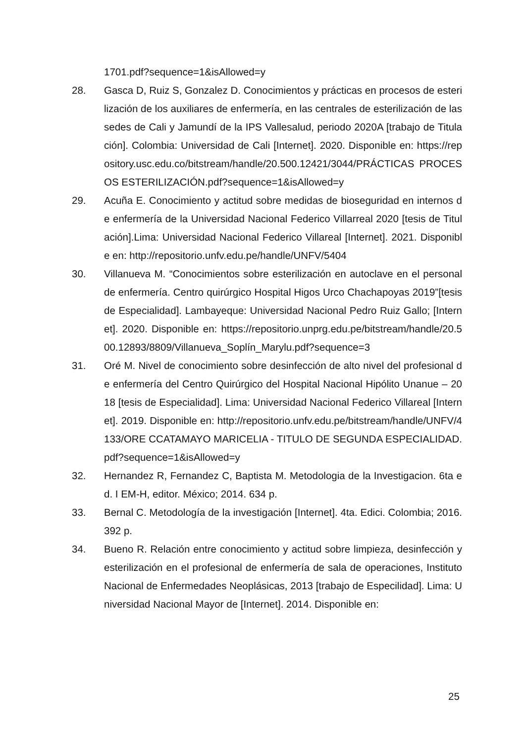1701.pdf?sequence=1&isAllowed=y
28. Gasca D, Ruiz S, Gonzalez D. Conocimientos y prácticas en procesos de esterilización de los auxiliares de enfermería, en las centrales de esterilización de las sedes de Cali y Jamundí de la IPS Vallesalud, periodo 2020A [trabajo de Titulación]. Colombia: Universidad de Cali [Internet]. 2020. Disponible en: https://repository.usc.edu.co/bitstream/handle/20.500.12421/3044/PRÁCTICAS PROCESOS ESTERILIZACIÓN.pdf?sequence=1&isAllowed=y
29. Acuña E. Conocimiento y actitud sobre medidas de bioseguridad en internos de enfermería de la Universidad Nacional Federico Villarreal 2020 [tesis de Titulación].Lima: Universidad Nacional Federico Villareal [Internet]. 2021. Disponible en: http://repositorio.unfv.edu.pe/handle/UNFV/5404
30. Villanueva M. “Conocimientos sobre esterilización en autoclave en el personal de enfermería. Centro quirúrgico Hospital Higos Urco Chachapoyas 2019”[tesis de Especialidad]. Lambayeque: Universidad Nacional Pedro Ruiz Gallo; [Internet]. 2020. Disponible en: https://repositorio.unprg.edu.pe/bitstream/handle/20.500.12893/8809/Villanueva_Soplín_Marylu.pdf?sequence=3
31. Oré M. Nivel de conocimiento sobre desinfección de alto nivel del profesional de enfermería del Centro Quirúrgico del Hospital Nacional Hipólito Unanue – 2018 [tesis de Especialidad]. Lima: Universidad Nacional Federico Villareal [Internet]. 2019. Disponible en: http://repositorio.unfv.edu.pe/bitstream/handle/UNFV/4133/ORE CCATAMAYO MARICELIA - TITULO DE SEGUNDA ESPECIALIDAD.pdf?sequence=1&isAllowed=y
32. Hernandez R, Fernandez C, Baptista M. Metodologia de la Investigacion. 6ta ed. I EM-H, editor. México; 2014. 634 p.
33. Bernal C. Metodología de la investigación [Internet]. 4ta. Edici. Colombia; 2016. 392 p.
34. Bueno R. Relación entre conocimiento y actitud sobre limpieza, desinfección y esterilización en el profesional de enfermería de sala de operaciones, Instituto Nacional de Enfermedades Neoplásicas, 2013 [trabajo de Especilidad]. Lima: Universidad Nacional Mayor de [Internet]. 2014. Disponible en:
25